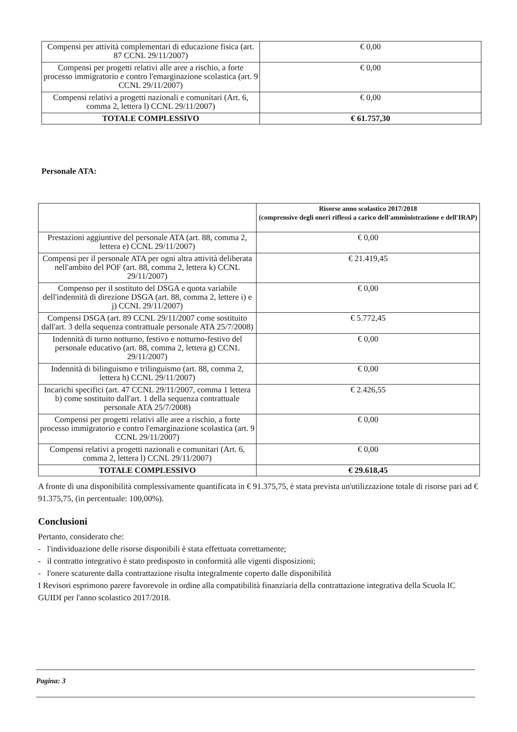| Compensi per attività complementari di educazione fisica (art. 87 CCNL 29/11/2007) | € 0,00 |
| Compensi per progetti relativi alle aree a rischio, a forte processo immigratorio e contro l'emarginazione scolastica (art. 9 CCNL 29/11/2007) | € 0,00 |
| Compensi relativi a progetti nazionali e comunitari (Art. 6, comma 2, lettera l) CCNL 29/11/2007) | € 0,00 |
| TOTALE COMPLESSIVO | € 61.757,30 |
Personale ATA:
| | Risorse anno scolastico 2017/2018 (comprensive degli oneri riflessi a carico dell'amministrazione e dell'IRAP) |
| Prestazioni aggiuntive del personale ATA (art. 88, comma 2, lettera e) CCNL 29/11/2007) | € 0,00 |
| Compensi per il personale ATA per ogni altra attività deliberata nell'ambito del POF (art. 88, comma 2, lettera k) CCNL 29/11/2007) | € 21.419,45 |
| Compenso per il sostituto del DSGA e quota variabile dell'indennità di direzione DSGA (art. 88, comma 2, lettere i) e j) CCNL 29/11/2007) | € 0,00 |
| Compensi DSGA (art. 89 CCNL 29/11/2007 come sostituito dall'art. 3 della sequenza contrattuale personale ATA 25/7/2008) | € 5.772,45 |
| Indennità di turno notturno, festivo e notturno-festivo del personale educativo (art. 88, comma 2, lettera g) CCNL 29/11/2007) | € 0,00 |
| Indennità di bilinguismo e trilinguismo (art. 88, comma 2, lettera h) CCNL 29/11/2007) | € 0,00 |
| Incarichi specifici (art. 47 CCNL 29/11/2007, comma 1 lettera b) come sostituito dall'art. 1 della sequenza contrattuale personale ATA 25/7/2008) | € 2.426,55 |
| Compensi per progetti relativi alle aree a rischio, a forte processo immigratorio e contro l'emarginazione scolastica (art. 9 CCNL 29/11/2007) | € 0,00 |
| Compensi relativi a progetti nazionali e comunitari (Art. 6, comma 2, lettera l) CCNL 29/11/2007) | € 0,00 |
| TOTALE COMPLESSIVO | € 29.618,45 |
A fronte di una disponibilità complessivamente quantificata in € 91.375,75, è stata prevista un'utilizzazione totale di risorse pari ad € 91.375,75, (in percentuale: 100,00%).
Conclusioni
Pertanto, considerato che:
- l'individuazione delle risorse disponibili è stata effettuata correttamente;
- il contratto integrativo è stato predisposto in conformità alle vigenti disposizioni;
- l'onere scaturente dalla contrattazione risulta integralmente coperto dalle disponibilità
I Revisori esprimono parere favorevole in ordine alla compatibilità finanziaria della contrattazione integrativa della Scuola IC GUIDI per l'anno scolastico 2017/2018.
Pagina: 3